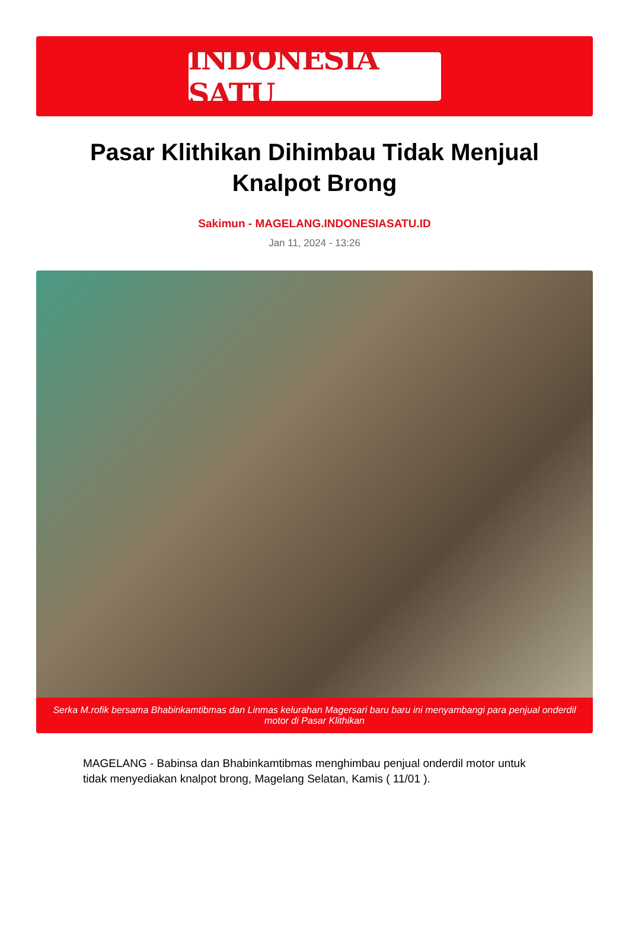INDONESIA SATU
Pasar Klithikan Dihimbau Tidak Menjual Knalpot Brong
Sakimun - MAGELANG.INDONESIASATU.ID
Jan 11, 2024 - 13:26
Serka M.rofik bersama Bhabinkamtibmas dan Linmas kelurahan Magersari baru baru ini menyambangi para penjual onderdil motor di Pasar Klithikan
MAGELANG - Babinsa dan Bhabinkamtibmas menghimbau penjual onderdil motor untuk tidak menyediakan knalpot brong, Magelang Selatan, Kamis ( 11/01 ).